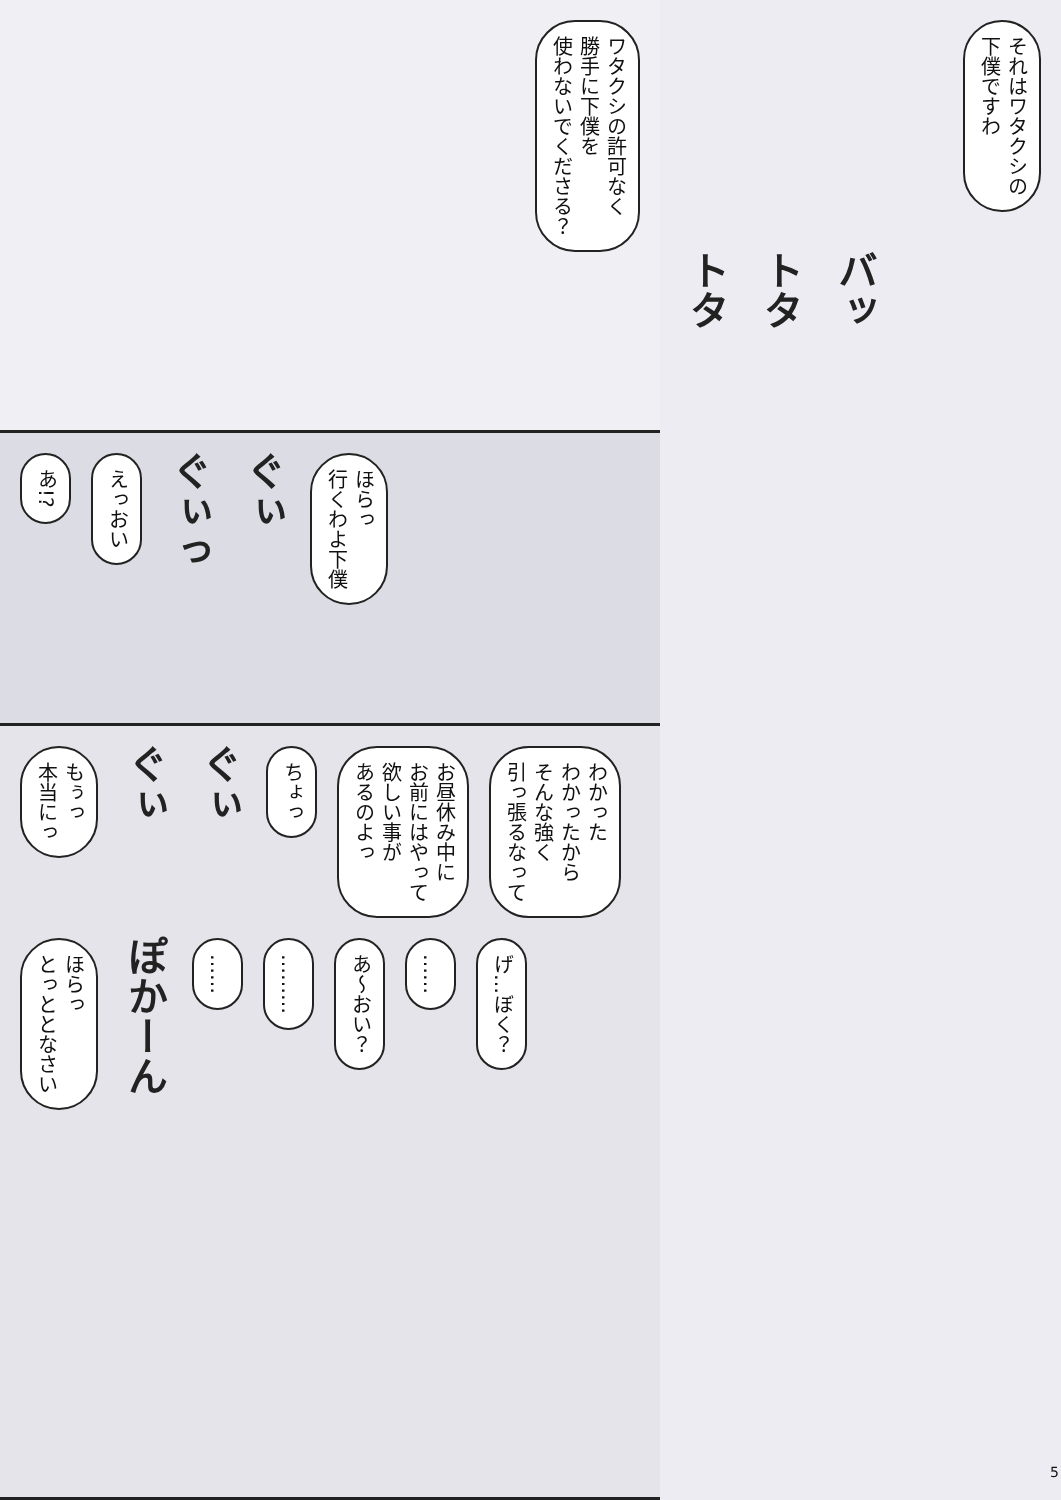ワタクシの許可なく
勝手に下僕を
使わないでくださる？
あ!?
えっおい
ぐぃっ
ぐぃ
ほらっ
行くわよ下僕
もぅっ
本当にっ
ぐぃ
ぐぃ
ちょっ
お昼休み中に
お前にはやって
欲しい事が
あるのよっ
わかった
わかったから
そんな強く
引っ張るなって
ほらっ
とっととなさい
ぽかーん
……
………
あ～おい？
……
げ…ぼく？
それはワタクシの
下僕ですわ
トタ
トタ
バッ
5